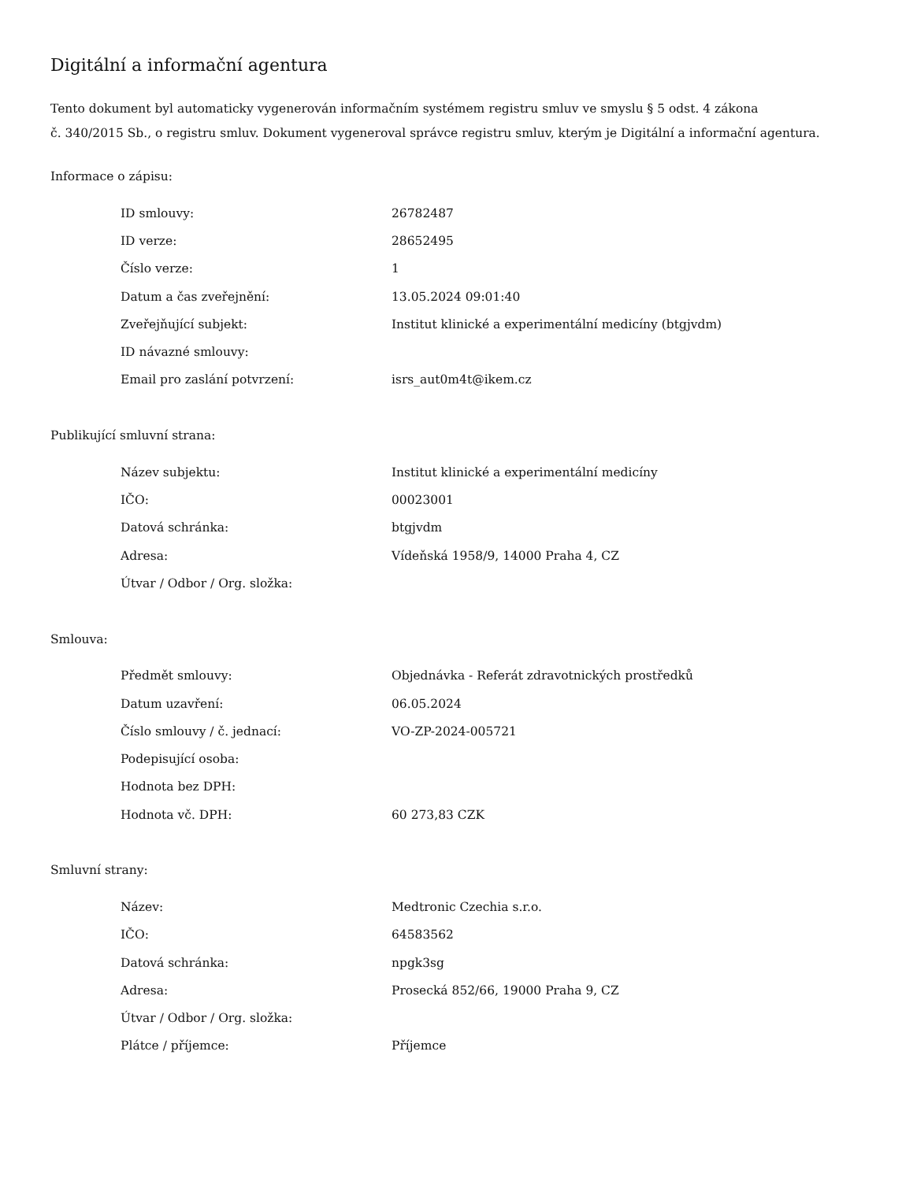Digitální a informační agentura
Tento dokument byl automaticky vygenerován informačním systémem registru smluv ve smyslu § 5 odst. 4 zákona
č. 340/2015 Sb., o registru smluv. Dokument vygeneroval správce registru smluv, kterým je Digitální a informační agentura.
Informace o zápisu:
| ID smlouvy: | 26782487 |
| ID verze: | 28652495 |
| Číslo verze: | 1 |
| Datum a čas zveřejnění: | 13.05.2024 09:01:40 |
| Zveřejňující subjekt: | Institut klinické a experimentální medicíny (btgjvdm) |
| ID návazné smlouvy: | |
| Email pro zaslání potvrzení: | isrs_aut0m4t@ikem.cz |
Publikující smluvní strana:
| Název subjektu: | Institut klinické a experimentální medicíny |
| IČO: | 00023001 |
| Datová schránka: | btgjvdm |
| Adresa: | Vídeňská 1958/9, 14000 Praha 4, CZ |
| Útvar / Odbor / Org. složka: | |
Smlouva:
| Předmět smlouvy: | Objednávka - Referát zdravotnických prostředků |
| Datum uzavření: | 06.05.2024 |
| Číslo smlouvy / č. jednací: | VO-ZP-2024-005721 |
| Podepisující osoba: | |
| Hodnota bez DPH: | |
| Hodnota vč. DPH: | 60 273,83 CZK |
Smluvní strany:
| Název: | Medtronic Czechia s.r.o. |
| IČO: | 64583562 |
| Datová schránka: | npgk3sg |
| Adresa: | Prosecká 852/66, 19000 Praha 9, CZ |
| Útvar / Odbor / Org. složka: | |
| Plátce / příjemce: | Příjemce |